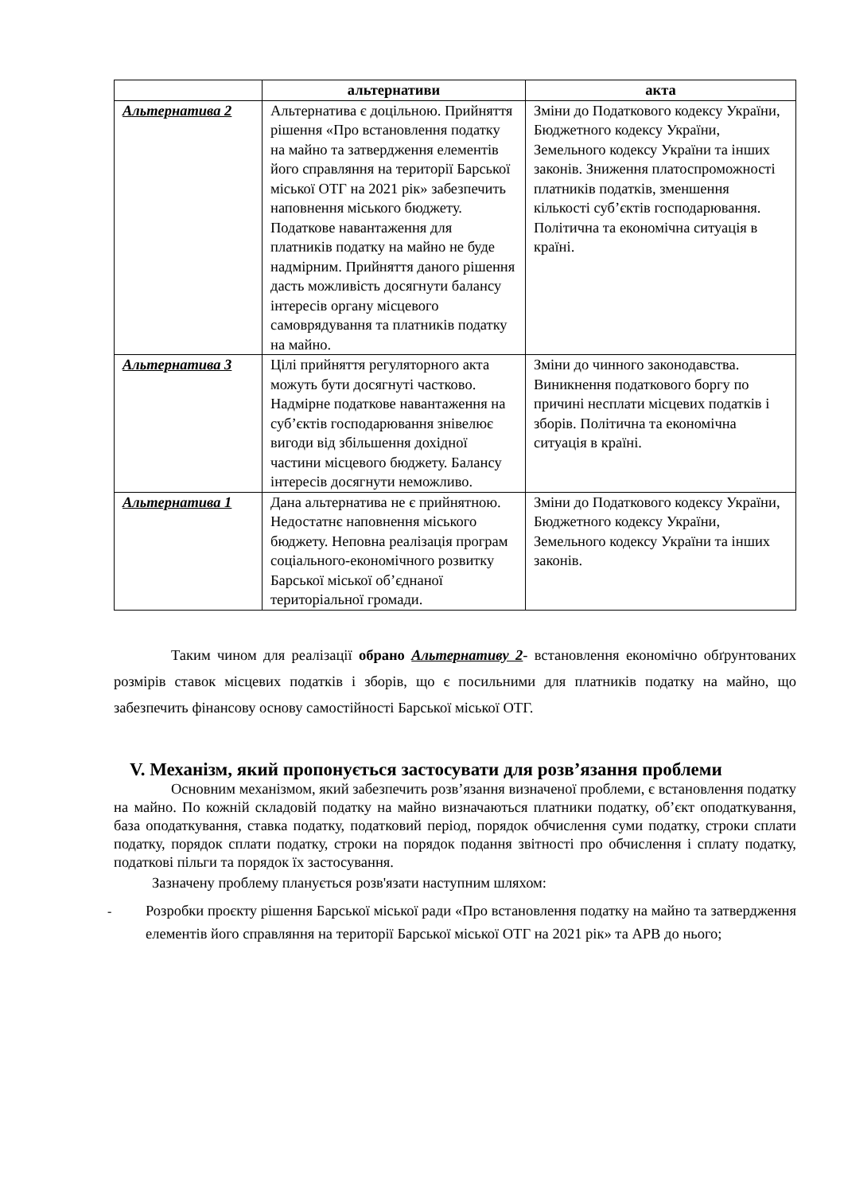| | альтернативи | акта |
| --- | --- | --- |
| Альтернатива 2 | Альтернатива є доцільною. Прийняття рішення «Про встановлення податку на майно та затвердження елементів його справляння на території Барської міської ОТГ на 2021 рік» забезпечить наповнення міського бюджету. Податкове навантаження для платників податку на майно не буде надмірним. Прийняття даного рішення дасть можливість досягнути балансу інтересів органу місцевого самоврядування та платників податку на майно. | Зміни до Податкового кодексу України, Бюджетного кодексу України, Земельного кодексу України та інших законів. Зниження платоспроможності платників податків, зменшення кількості суб’єктів господарювання. Політична та економічна ситуація в країні. |
| Альтернатива 3 | Цілі прийняття регуляторного акта можуть бути досягнуті частково. Надмірне податкове навантаження на суб’єктів господарювання знівелює вигоди від збільшення дохідної частини місцевого бюджету. Балансу інтересів досягнути неможливо. | Зміни до чинного законодавства. Виникнення податкового боргу по причині несплати місцевих податків і зборів. Політична та економічна ситуація в країні. |
| Альтернатива 1 | Дана альтернатива не є прийнятною. Недостатнє наповнення міського бюджету. Неповна реалізація програм соціального-економічного розвитку Барської міської об’єднаної територіальної громади. | Зміни до Податкового кодексу України, Бюджетного кодексу України, Земельного кодексу України та інших законів. |
Таким чином для реалізації обрано Альтернативу 2- встановлення економічно обґрунтованих розмірів ставок місцевих податків і зборів, що є посильними для платників податку на майно, що забезпечить фінансову основу самостійності Барської міської ОТГ.
V. Механізм, який пропонується застосувати для розв’язання проблеми
Основним механізмом, який забезпечить розв’язання визначеної проблеми, є встановлення податку на майно. По кожній складовій податку на майно визначаються платники податку, об’єкт оподаткування, база оподаткування, ставка податку, податковий період, порядок обчислення суми податку, строки сплати податку, порядок сплати податку, строки на порядок подання звітності про обчислення і сплату податку, податкові пільги та порядок їх застосування.
Зазначену проблему планується розв'язати наступним шляхом:
-
Розробки проєкту рішення Барської міської ради «Про встановлення податку на майно та затвердження елементів його справляння на території Барської міської ОТГ на 2021 рік» та АРВ до нього;